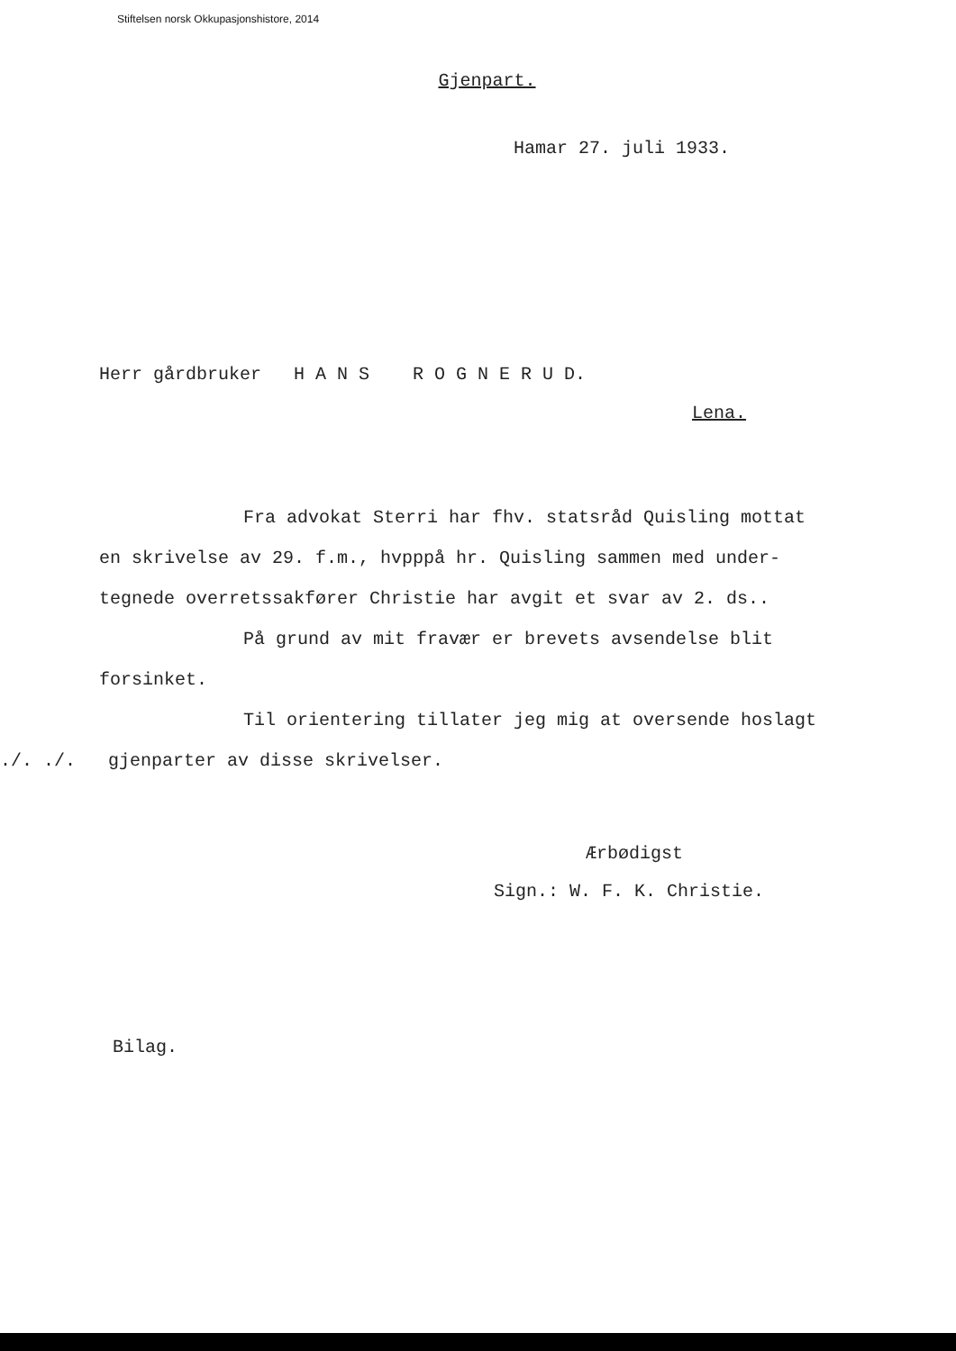Stiftelsen norsk Okkupasjonshistore, 2014
Gjenpart.
Hamar 27. juli 1933.
Herr gårdbruker H A N S R O G N E R U D.
Lena.
Fra advokat Sterri har fhv. statsråd Quisling mottat
en skrivelse av 29. f.m., hvpppå hr. Quisling sammen med under-
tegnede overretssakfører Christie har avgit et svar av 2. ds..
På grund av mit fravær er brevets avsendelse blit
forsinket.
Til orientering tillater jeg mig at oversende hoslagt
./. ./. gjenparter av disse skrivelser.
Ærbødigst
Sign.: W. F. K. Christie.
Bilag.